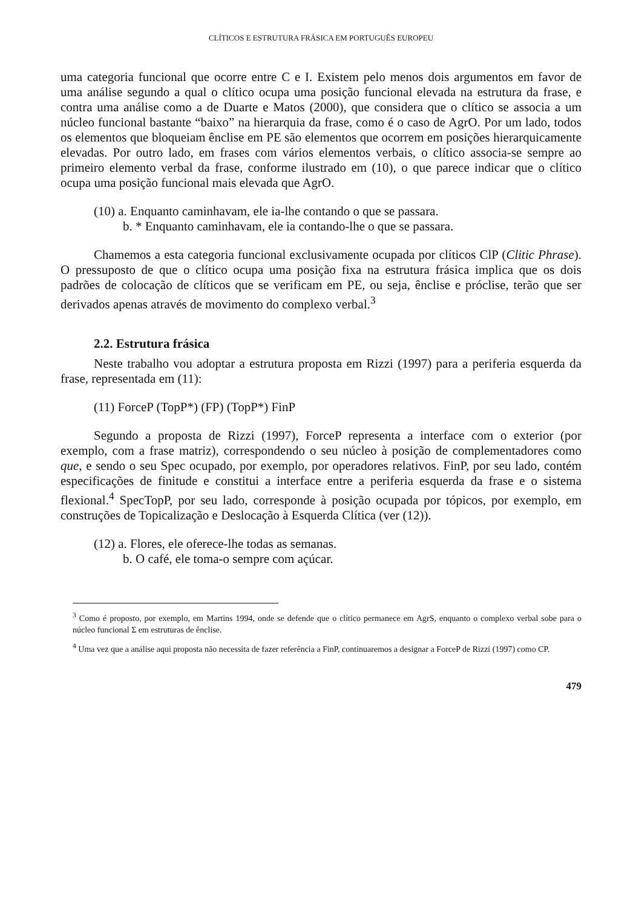CLÍTICOS E ESTRUTURA FRÁSICA EM PORTUGUÊS EUROPEU
uma categoria funcional que ocorre entre C e I. Existem pelo menos dois argumentos em favor de uma análise segundo a qual o clítico ocupa uma posição funcional elevada na estrutura da frase, e contra uma análise como a de Duarte e Matos (2000), que considera que o clítico se associa a um núcleo funcional bastante “baixo” na hierarquia da frase, como é o caso de AgrO. Por um lado, todos os elementos que bloqueiam ênclise em PE são elementos que ocorrem em posições hierarquicamente elevadas. Por outro lado, em frases com vários elementos verbais, o clítico associa-se sempre ao primeiro elemento verbal da frase, conforme ilustrado em (10), o que parece indicar que o clítico ocupa uma posição funcional mais elevada que AgrO.
(10) a. Enquanto caminhavam, ele ia-lhe contando o que se passara.
b. * Enquanto caminhavam, ele ia contando-lhe o que se passara.
Chamemos a esta categoria funcional exclusivamente ocupada por clíticos ClP (Clitic Phrase). O pressuposto de que o clítico ocupa uma posição fixa na estrutura frásica implica que os dois padrões de colocação de clíticos que se verificam em PE, ou seja, ênclise e próclise, terão que ser derivados apenas através de movimento do complexo verbal.<sup>3</sup>
2.2. Estrutura frásica
Neste trabalho vou adoptar a estrutura proposta em Rizzi (1997) para a periferia esquerda da frase, representada em (11):
(11) ForceP (TopP*) (FP) (TopP*) FinP
Segundo a proposta de Rizzi (1997), ForceP representa a interface com o exterior (por exemplo, com a frase matriz), correspondendo o seu núcleo à posição de complementadores como que, e sendo o seu Spec ocupado, por exemplo, por operadores relativos. FinP, por seu lado, contém especificações de finitude e constitui a interface entre a periferia esquerda da frase e o sistema flexional.<sup>4</sup> SpecTopP, por seu lado, corresponde à posição ocupada por tópicos, por exemplo, em construções de Topicalização e Deslocação à Esquerda Clítica (ver (12)).
(12) a. Flores, ele oferece-lhe todas as semanas.
b. O café, ele toma-o sempre com açúcar.
<sup>3</sup> Como é proposto, por exemplo, em Martins 1994, onde se defende que o clítico permanece em AgrS, enquanto o complexo verbal sobe para o núcleo funcional Σ em estruturas de ênclise.
<sup>4</sup> Uma vez que a análise aqui proposta não necessita de fazer referência a FinP, continuaremos a designar a ForceP de Rizzi (1997) como CP.
479